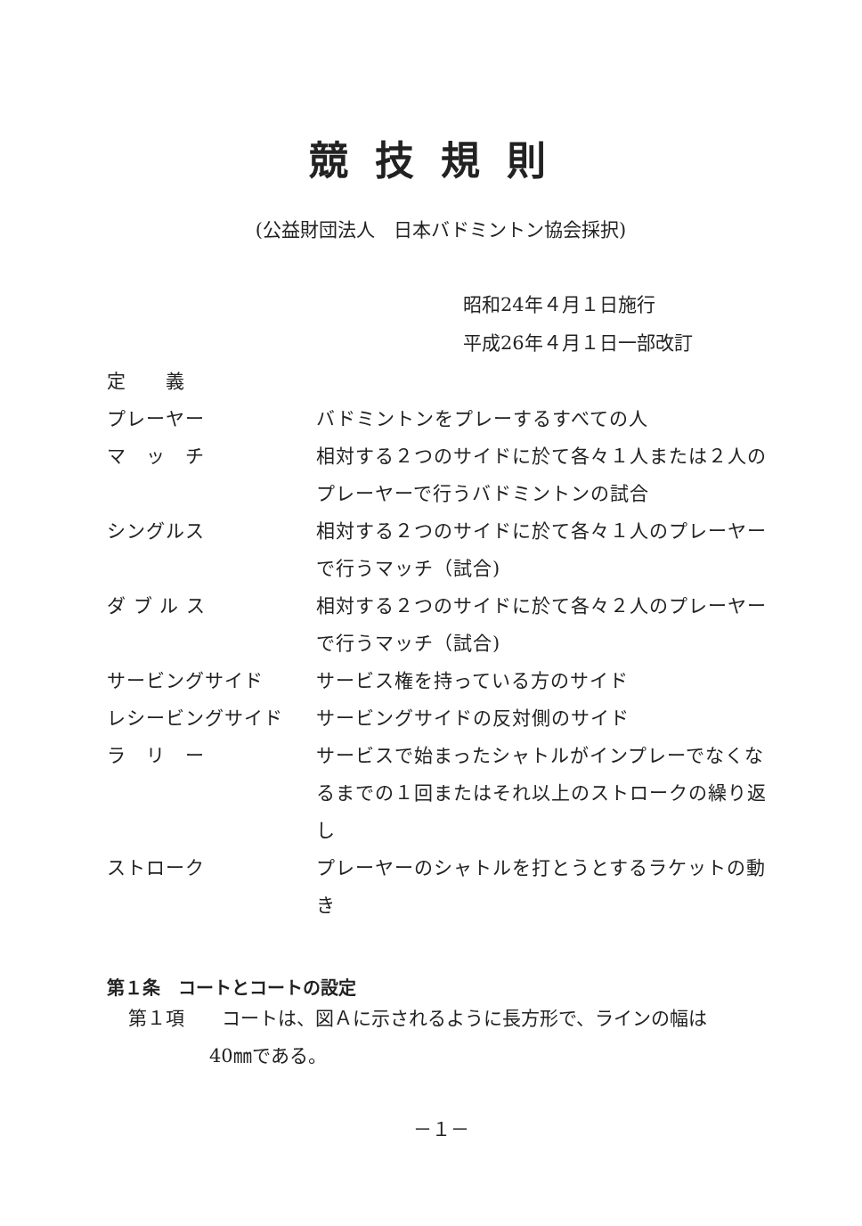競技規則
(公益財団法人　日本バドミントン協会採択)
昭和24年４月１日施行
平成26年４月１日一部改訂
定　　義
プレーヤー バドミントンをプレーするすべての人
マ　ッ　チ 相対する２つのサイドに於て各々１人または２人のプレーヤーで行うバドミントンの試合
シングルス 相対する２つのサイドに於て各々１人のプレーヤーで行うマッチ（試合)
ダ ブ ル ス 相対する２つのサイドに於て各々２人のプレーヤーで行うマッチ（試合)
サービングサイド サービス権を持っている方のサイド
レシービングサイド サービングサイドの反対側のサイド
ラ　リ　ー サービスで始まったシャトルがインプレーでなくなるまでの１回またはそれ以上のストロークの繰り返し
ストローク プレーヤーのシャトルを打とうとするラケットの動き
第１条　コートとコートの設定
第１項　　コートは、図Ａに示されるように長方形で、ラインの幅は
40㎜である。
－１－